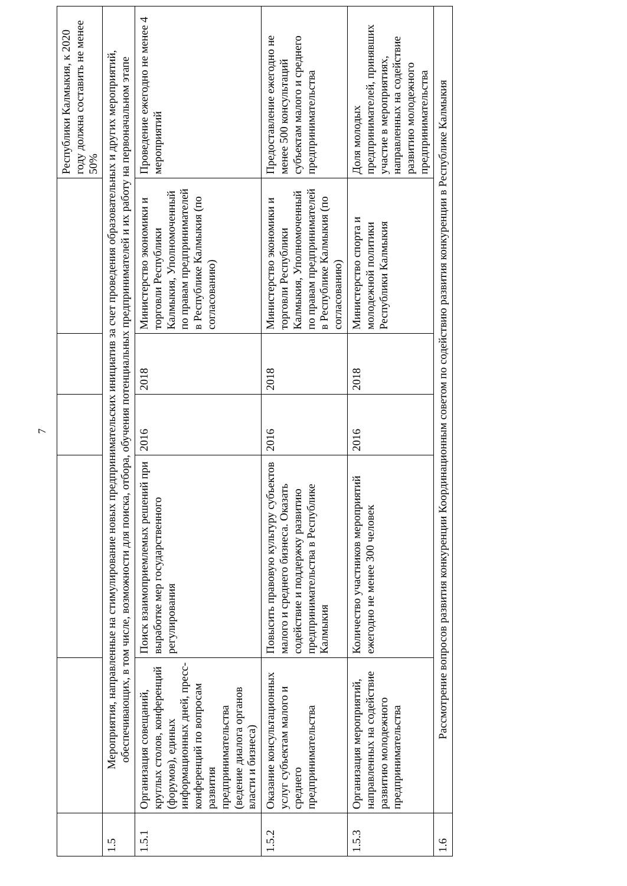7
| | | | | | | Республики Калмыкия, к 2020 году должна составить не менее 50% |
| 1.5 | Мероприятия, направленные на стимулирование новых предпринимательских инициатив за счет проведения образовательных и других мероприятий, обеспечивающих, в том числе, возможности для поиска, отбора, обучения потенциальных предпринимателей и их работу на первоначальном этапе | | | | | |
| 1.5.1 | Организация совещаний, круглых столов, конференций (форумов), единых информационных дней, пресс-конференций по вопросам развития предпринимательства (ведение диалога органов власти и бизнеса) | Поиск взаимоприемлемых решений при выработке мер государственного регулирования | 2016 | 2018 | Министерство экономики и торговли Республики Калмыкия, Уполномоченный по правам предпринимателей в Республике Калмыкия (по согласованию) | Проведение ежегодно не менее 4 мероприятий |
| 1.5.2 | Оказание консультационных услуг субъектам малого и среднего предпринимательства | Повысить правовую культуру субъектов малого и среднего бизнеса. Оказать содействие и поддержку развитию предпринимательства в Республике Калмыкия | 2016 | 2018 | Министерство экономики и торговли Республики Калмыкия, Уполномоченный по правам предпринимателей в Республике Калмыкия (по согласованию) | Предоставление ежегодно не менее 500 консультаций субъектам малого и среднего предпринимательства |
| 1.5.3 | Организация мероприятий, направленных на содействие развитию молодежного предпринимательства | Количество участников мероприятий ежегодно не менее 300 человек | 2016 | 2018 | Министерство спорта и молодежной политики Республики Калмыкия | Доля молодых предпринимателей, принявших участие в мероприятиях, направленных на содействие развитию молодежного предпринимательства |
| 1.6 | Рассмотрение вопросов развития конкуренции Координационным советом по содействию развития конкуренции в Республике Калмыкия | | | | | |